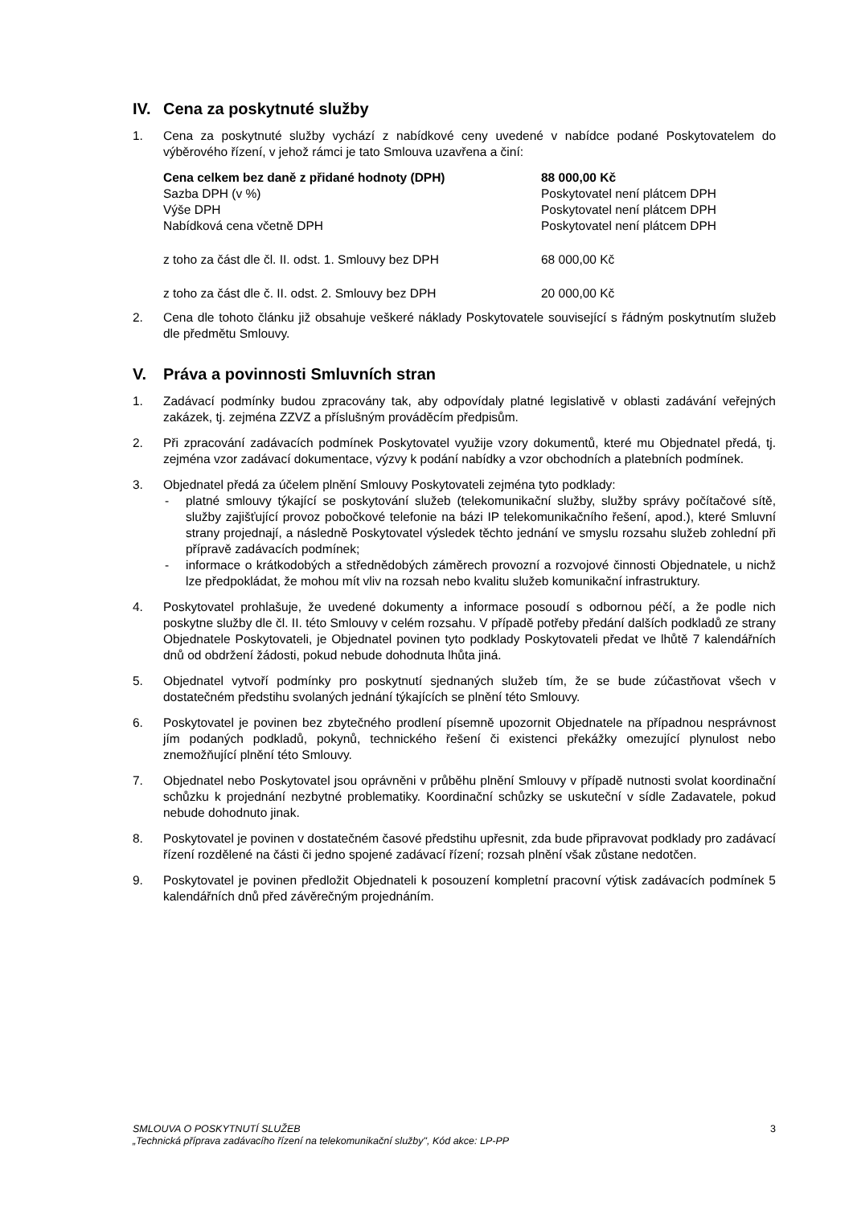IV. Cena za poskytnuté služby
1. Cena za poskytnuté služby vychází z nabídkové ceny uvedené v nabídce podané Poskytovatelem do výběrového řízení, v jehož rámci je tato Smlouva uzavřena a činí:
| Cena celkem bez daně z přidané hodnoty (DPH) | 88 000,00 Kč |
| Sazba DPH (v %) | Poskytovatel není plátcem DPH |
| Výše DPH | Poskytovatel není plátcem DPH |
| Nabídková cena včetně DPH | Poskytovatel není plátcem DPH |
| z toho za část dle čl. II. odst. 1. Smlouvy bez DPH | 68 000,00 Kč |
| z toho za část dle č. II. odst. 2. Smlouvy bez DPH | 20 000,00 Kč |
2. Cena dle tohoto článku již obsahuje veškeré náklady Poskytovatele související s řádným poskytnutím služeb dle předmětu Smlouvy.
V. Práva a povinnosti Smluvních stran
1. Zadávací podmínky budou zpracovány tak, aby odpovídaly platné legislativě v oblasti zadávání veřejných zakázek, tj. zejména ZZVZ a příslušným prováděcím předpisům.
2. Při zpracování zadávacích podmínek Poskytovatel využije vzory dokumentů, které mu Objednatel předá, tj. zejména vzor zadávací dokumentace, výzvy k podání nabídky a vzor obchodních a platebních podmínek.
3. Objednatel předá za účelem plnění Smlouvy Poskytovateli zejména tyto podklady:
- platné smlouvy týkající se poskytování služeb (telekomunikační služby, služby správy počítačové sítě, služby zajišťující provoz pobočkové telefonie na bázi IP telekomunikačního řešení, apod.), které Smluvní strany projednají, a následně Poskytovatel výsledek těchto jednání ve smyslu rozsahu služeb zohlední při přípravě zadávacích podmínek;
- informace o krátkodobých a střednědobých záměrech provozní a rozvojové činnosti Objednatele, u nichž lze předpokládat, že mohou mít vliv na rozsah nebo kvalitu služeb komunikační infrastruktury.
4. Poskytovatel prohlašuje, že uvedené dokumenty a informace posoudí s odbornou péčí, a že podle nich poskytne služby dle čl. II. této Smlouvy v celém rozsahu. V případě potřeby předání dalších podkladů ze strany Objednatele Poskytovateli, je Objednatel povinen tyto podklady Poskytovateli předat ve lhůtě 7 kalendářních dnů od obdržení žádosti, pokud nebude dohodnuta lhůta jiná.
5. Objednatel vytvoří podmínky pro poskytnutí sjednaných služeb tím, že se bude zúčastňovat všech v dostatečném předstihu svolaných jednání týkajících se plnění této Smlouvy.
6. Poskytovatel je povinen bez zbytečného prodlení písemně upozornit Objednatele na případnou nesprávnost jím podaných podkladů, pokynů, technického řešení či existenci překážky omezující plynulost nebo znemožňující plnění této Smlouvy.
7. Objednatel nebo Poskytovatel jsou oprávněni v průběhu plnění Smlouvy v případě nutnosti svolat koordinační schůzku k projednání nezbytné problematiky. Koordinační schůzky se uskuteční v sídle Zadavatele, pokud nebude dohodnuto jinak.
8. Poskytovatel je povinen v dostatečném časové předstihu upřesnit, zda bude připravovat podklady pro zadávací řízení rozdělené na části či jedno spojené zadávací řízení; rozsah plnění však zůstane nedotčen.
9. Poskytovatel je povinen předložit Objednateli k posouzení kompletní pracovní výtisk zadávacích podmínek 5 kalendářních dnů před závěrečným projednáním.
SMLOUVA O POSKYTNUTÍ SLUŽEB
„Technická příprava zadávacího řízení na telekomunikační služby", Kód akce: LP-PP
3